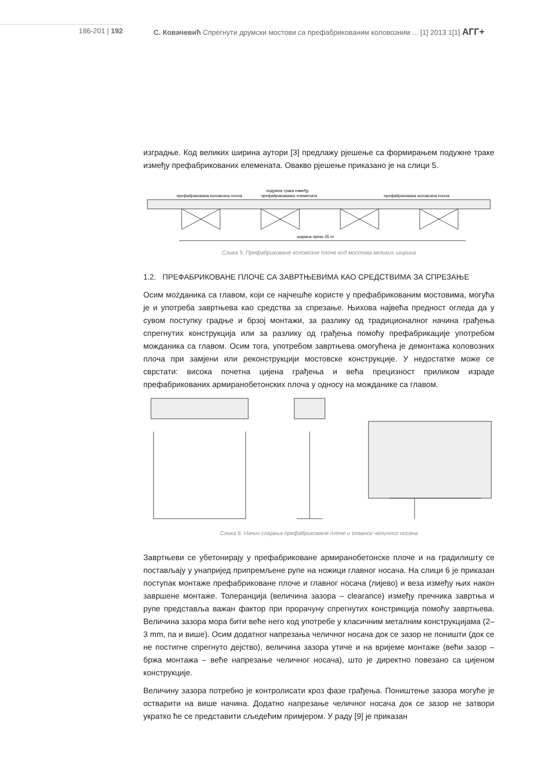186-201 | 192 С. Ковачевић Спрегнути друмски мостови са префабрикованим коловозним ... [1] 2013 1[1] АГГ+
изградње. Код великих ширина аутори [3] предлажу рјешење са формирањем подужне траке између префабрикованих елемената. Овакво рјешење приказано је на слици 5.
префабрикована коловозна плоча
подужна трака између
префабрикованих елемената
префабрикована коловозна плоча
ширина преко 25 m
Слика 5. Префабриковане коловозне плоче код мостова великих ширина
1.2. ПРЕФАБРИКОВАНЕ ПЛОЧЕ СА ЗАВРТЊЕВИМА КАО СРЕДСТВИМА ЗА СПРЕЗАЊЕ
Осим мożданика са главом, који се најчешће користе у префабрикованим мостовима, могућа је и употреба завртњева као средства за спрезање. Њихова највећа предност огледа да у сувом поступку градње и брзој монтажи, за разлику од традиционалног начина грађења спрегнутих конструкција или за разлику од грађења помоћу префабрикације употребом можданика са главом. Осим тога, употребом завртњева омогућена је демонтажа коловозних плоча при замјени или реконструкцији мостовске конструкције. У недостатке може се сврстати: висока почетна цијена грађења и већа прецизност приликом израде префабрикованих армиранобетонских плоча у односу на можданике са главом.
Слика 6. Начин спајања префабриковане плоче и главног челичног носача
Завртњеви се убетонирају у префабриковане армиранобетонске плоче и на градилишту се постављају у унапријед припремљене рупе на ножици главног носача. На слици 6 је приказан поступак монтаже префабриковане плоче и главног носача (лијево) и веза између њих након завршене монтаже. Толеранција (величина зазора – clearance) између пречника завртња и рупе представља важан фактор при прорачуну спрегнутих констрикција помоћу завртњева. Величина зазора мора бити веће него код употребе у класичним металним конструкцијама (2–3 mm, па и више). Осим додатног напрезања челичног носача док се зазор не поништи (док се не постигне спрегнуто дејство), величина зазора утиче и на вријеме монтаже (већи зазор – бржа монтажа – веће напрезање челичног носача), што је директно повезано са цијеном конструкције.
Величину зазора потребно је контролисати кроз фазе грађења. Поништење зазора могуће је остварити на више начина. Додатно напрезање челичног носача док се зазор не затвори укратко ће се представити сљедећим примјером. У раду [9] је приказан